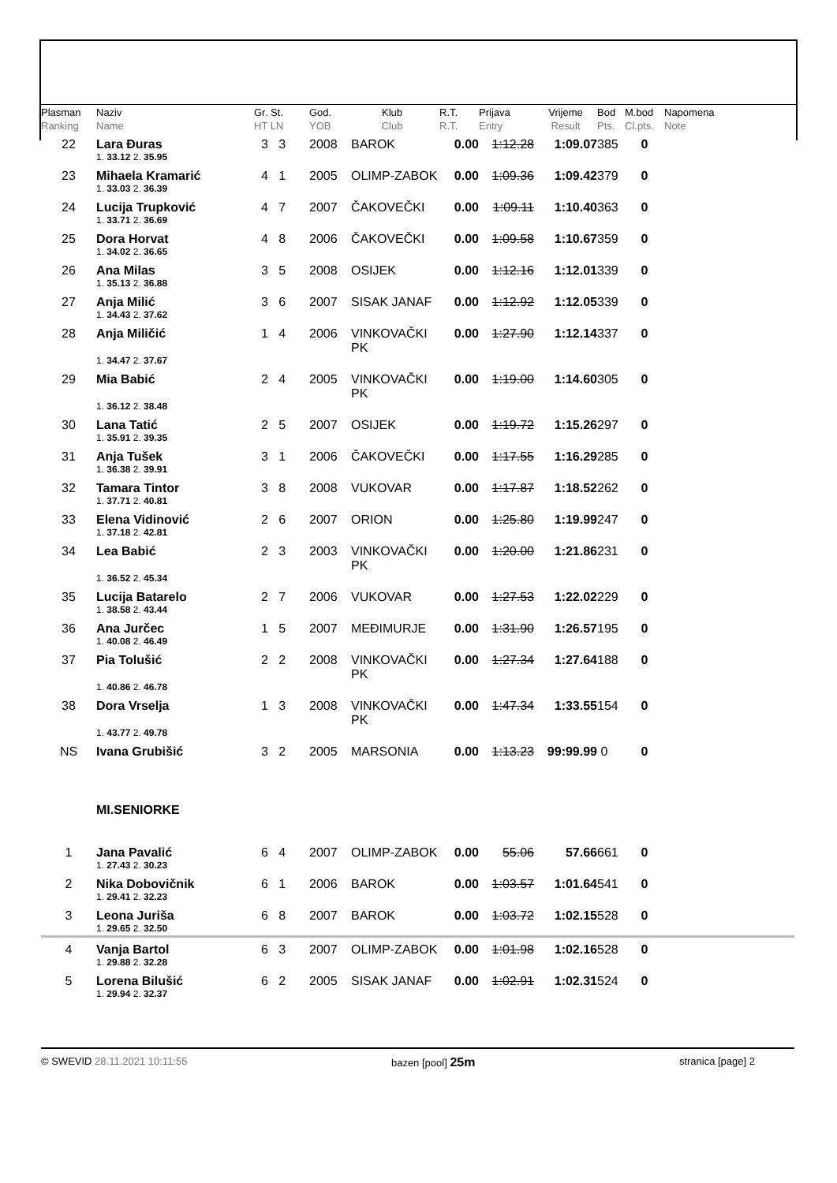| Plasman Ranking | Naziv Name | Gr. St. HT LN | God. YOB | Klub Club | R.T. R.T. | Prijava Entry | Vrijeme Result | Bod Pts. | M.bod Cl.pts. | Napomena Note |
| --- | --- | --- | --- | --- | --- | --- | --- | --- | --- | --- |
| 22 | Lara Đuras | 3 3 | 2008 | BAROK | 0.00 | 1:12.28 | 1:09.07 | 385 | 0 | |
| | 1. 33.12 2. 35.95 | | | | | | | | | |
| 23 | Mihaela Kramarić | 4 1 | 2005 | OLIMP-ZABOK | 0.00 | 1:09.36 | 1:09.42 | 379 | 0 | |
| | 1. 33.03 2. 36.39 | | | | | | | | | |
| 24 | Lucija Trupković | 4 7 | 2007 | ČAKOVEČKI | 0.00 | 1:09.11 | 1:10.40 | 363 | 0 | |
| | 1. 33.71 2. 36.69 | | | | | | | | | |
| 25 | Dora Horvat | 4 8 | 2006 | ČAKOVEČKI | 0.00 | 1:09.58 | 1:10.67 | 359 | 0 | |
| | 1. 34.02 2. 36.65 | | | | | | | | | |
| 26 | Ana Milas | 3 5 | 2008 | OSIJEK | 0.00 | 1:12.16 | 1:12.01 | 339 | 0 | |
| | 1. 35.13 2. 36.88 | | | | | | | | | |
| 27 | Anja Milić | 3 6 | 2007 | SISAK JANAF | 0.00 | 1:12.92 | 1:12.05 | 339 | 0 | |
| | 1. 34.43 2. 37.62 | | | | | | | | | |
| 28 | Anja Miličić | 1 4 | 2006 | VINKOVAČKI PK | 0.00 | 1:27.90 | 1:12.14 | 337 | 0 | |
| | 1. 34.47 2. 37.67 | | | | | | | | | |
| 29 | Mia Babić | 2 4 | 2005 | VINKOVAČKI PK | 0.00 | 1:19.00 | 1:14.60 | 305 | 0 | |
| | 1. 36.12 2. 38.48 | | | | | | | | | |
| 30 | Lana Tatić | 2 5 | 2007 | OSIJEK | 0.00 | 1:19.72 | 1:15.26 | 297 | 0 | |
| | 1. 35.91 2. 39.35 | | | | | | | | | |
| 31 | Anja Tušek | 3 1 | 2006 | ČAKOVEČKI | 0.00 | 1:17.55 | 1:16.29 | 285 | 0 | |
| | 1. 36.38 2. 39.91 | | | | | | | | | |
| 32 | Tamara Tintor | 3 8 | 2008 | VUKOVAR | 0.00 | 1:17.87 | 1:18.52 | 262 | 0 | |
| | 1. 37.71 2. 40.81 | | | | | | | | | |
| 33 | Elena Vidinović | 2 6 | 2007 | ORION | 0.00 | 1:25.80 | 1:19.99 | 247 | 0 | |
| | 1. 37.18 2. 42.81 | | | | | | | | | |
| 34 | Lea Babić | 2 3 | 2003 | VINKOVAČKI PK | 0.00 | 1:20.00 | 1:21.86 | 231 | 0 | |
| | 1. 36.52 2. 45.34 | | | | | | | | | |
| 35 | Lucija Batarelo | 2 7 | 2006 | VUKOVAR | 0.00 | 1:27.53 | 1:22.02 | 229 | 0 | |
| | 1. 38.58 2. 43.44 | | | | | | | | | |
| 36 | Ana Jurčec | 1 5 | 2007 | MEĐIMURJE | 0.00 | 1:31.90 | 1:26.57 | 195 | 0 | |
| | 1. 40.08 2. 46.49 | | | | | | | | | |
| 37 | Pia Tolušić | 2 2 | 2008 | VINKOVAČKI PK | 0.00 | 1:27.34 | 1:27.64 | 188 | 0 | |
| | 1. 40.86 2. 46.78 | | | | | | | | | |
| 38 | Dora Vrselja | 1 3 | 2008 | VINKOVAČKI PK | 0.00 | 1:47.34 | 1:33.55 | 154 | 0 | |
| | 1. 43.77 2. 49.78 | | | | | | | | | |
| NS | Ivana Grubišić | 3 2 | 2005 | MARSONIA | 0.00 | 1:13.23 | 99:99.99 | 0 | 0 | |
| | MI.SENIORKE | | | | | | | | | |
| 1 | Jana Pavalić | 6 4 | 2007 | OLIMP-ZABOK | 0.00 | 55.06 | 57.66 | 661 | 0 | |
| | 1. 27.43 2. 30.23 | | | | | | | | | |
| 2 | Nika Dobovičnik | 6 1 | 2006 | BAROK | 0.00 | 1:03.57 | 1:01.64 | 541 | 0 | |
| | 1. 29.41 2. 32.23 | | | | | | | | | |
| 3 | Leona Juriša | 6 8 | 2007 | BAROK | 0.00 | 1:03.72 | 1:02.15 | 528 | 0 | |
| | 1. 29.65 2. 32.50 | | | | | | | | | |
| 4 | Vanja Bartol | 6 3 | 2007 | OLIMP-ZABOK | 0.00 | 1:01.98 | 1:02.16 | 528 | 0 | |
| | 1. 29.88 2. 32.28 | | | | | | | | | |
| 5 | Lorena Bilušić | 6 2 | 2005 | SISAK JANAF | 0.00 | 1:02.91 | 1:02.31 | 524 | 0 | |
| | 1. 29.94 2. 32.37 | | | | | | | | | |
© SWEVID 28.11.2021 10:11:55 bazen [pool] 25m stranica [page] 2